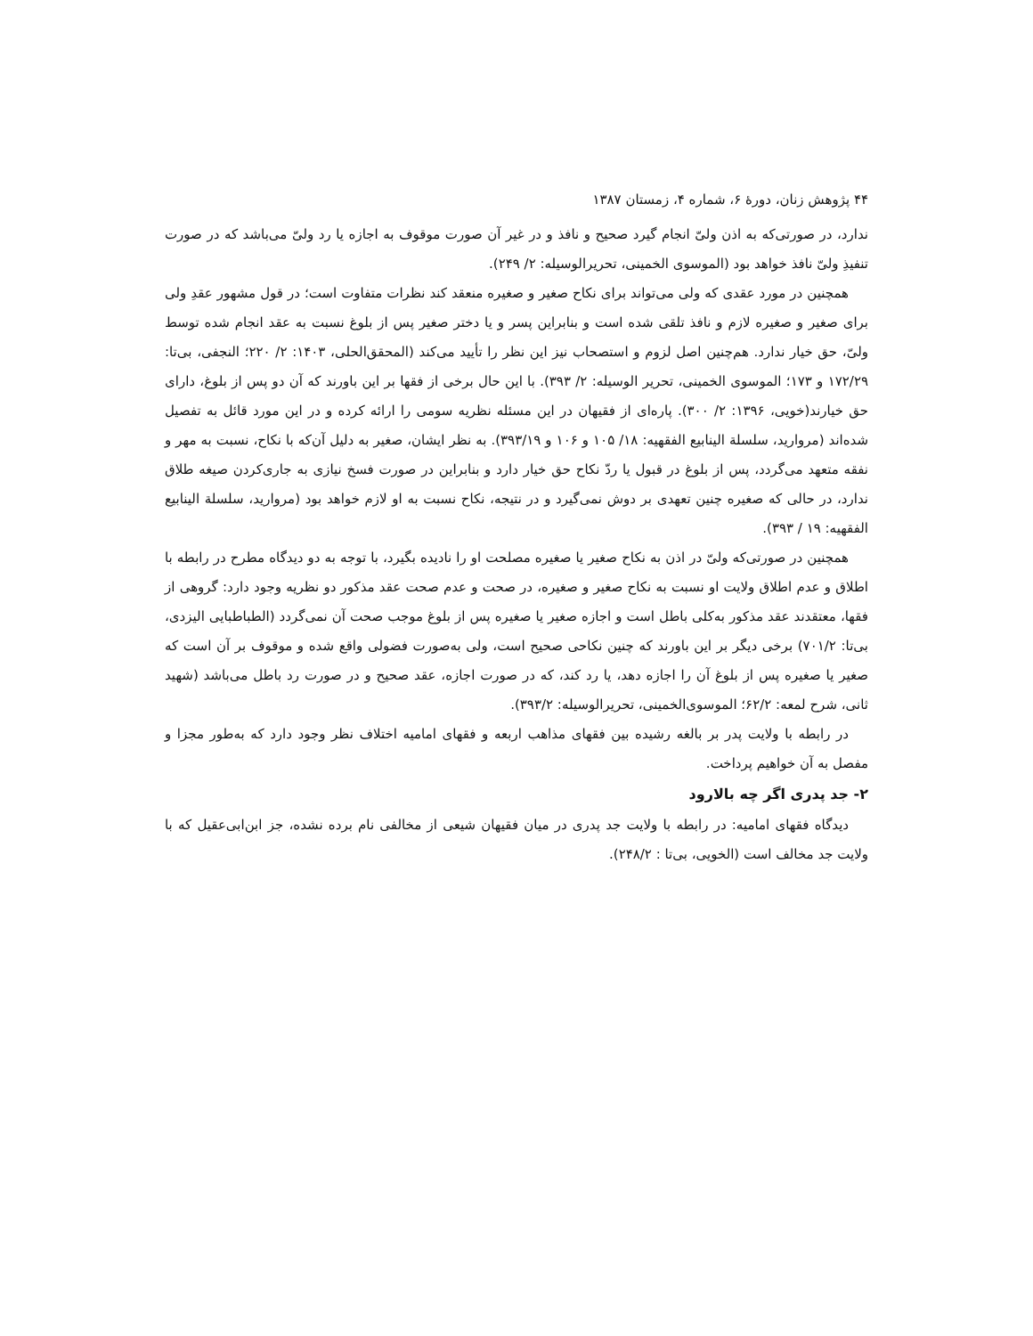۴۴ پژوهش زنان، دورهٔ ۶، شماره ۴، زمستان ۱۳۸۷
ندارد، در صورتی‌که به اذن ولیّ انجام گیرد صحیح و نافذ و در غیر آن صورت موقوف به اجازه یا رد ولیّ می‌باشد که در صورت تنفیذِ ولیّ نافذ خواهد بود (الموسوی الخمینی، تحریرالوسیله: ۲/ ۲۴۹).
همچنین در مورد عقدی که ولی می‌تواند برای نکاح صغیر و صغیره منعقد کند نظرات متفاوت است؛ در قول مشهور عقدِ ولی برای صغیر و صغیره لازم و نافذ تلقی شده است و بنابراین پسر و یا دختر صغیر پس از بلوغ نسبت به عقد انجام شده توسط ولیّ، حق خیار ندارد. هم‌چنین اصل لزوم و استصحاب نیز این نظر را تأیید می‌کند (المحقق‌الحلی، ۱۴۰۳: ۲/ ۲۲۰؛ النجفی، بی‌تا: ۱۷۲/۲۹ و ۱۷۳؛ الموسوی الخمینی، تحریر الوسیله: ۲/ ۳۹۳). با این حال برخی از فقها بر این باورند که آن دو پس از بلوغ، دارای حق خیارند(خویی، ۱۳۹۶: ۲/ ۳۰۰). پاره‌ای از فقیهان در این مسئله نظریه سومی را ارائه کرده و در این مورد قائل به تفصیل شده‌اند (مروارید، سلسلة الینابیع الفقهیه: ۱۸/ ۱۰۵ و ۱۰۶ و ۳۹۳/۱۹). به نظر ایشان، صغیر به دلیل آن‌که با نکاح، نسبت به مهر و نفقه متعهد می‌گردد، پس از بلوغ در قبول یا ردّ نکاح حق خیار دارد و بنابراین در صورت فسخ نیازی به جاری‌کردن صیغه طلاق ندارد، در حالی که صغیره چنین تعهدی بر دوش نمی‌گیرد و در نتیجه، نکاح نسبت به او لازم خواهد بود (مروارید، سلسلة الینابیع الفقهیه: ۱۹ / ۳۹۳).
همچنین در صورتی‌که ولیّ در اذن به نکاح صغیر یا صغیره مصلحت او را نادیده بگیرد، با توجه به دو دیدگاه مطرح در رابطه با اطلاق و عدم اطلاق ولایت او نسبت به نکاح صغیر و صغیره، در صحت و عدم صحت عقد مذکور دو نظریه وجود دارد: گروهی از فقها، معتقدند عقد مذکور به‌کلی باطل است و اجازه صغیر یا صغیره پس از بلوغ موجب صحت آن نمی‌گردد (الطباطبایی الیزدی، بی‌تا: ۷۰۱/۲) برخی دیگر بر این باورند که چنین نکاحی صحیح است، ولی به‌صورت فضولی واقع شده و موقوف بر آن است که صغیر یا صغیره پس از بلوغ آن را اجازه دهد، یا رد کند، که در صورت اجازه، عقد صحیح و در صورت رد باطل می‌باشد (شهید ثانی، شرح لمعه: ۶۲/۲؛ الموسوی‌الخمینی، تحریرالوسیله: ۳۹۳/۲).
در رابطه با ولایت پدر بر بالغه رشیده بین فقهای مذاهب اربعه و فقهای امامیه اختلاف نظر وجود دارد که به‌طور مجزا و مفصل به آن خواهیم پرداخت.
۲- جد پدری اگر چه بالارود
دیدگاه فقهای امامیه: در رابطه با ولایت جد پدری در میان فقیهان شیعی از مخالفی نام برده نشده، جز ابن‌ابی‌عقیل که با ولایت جد مخالف است (الخویی، بی‌تا : ۲۴۸/۲).